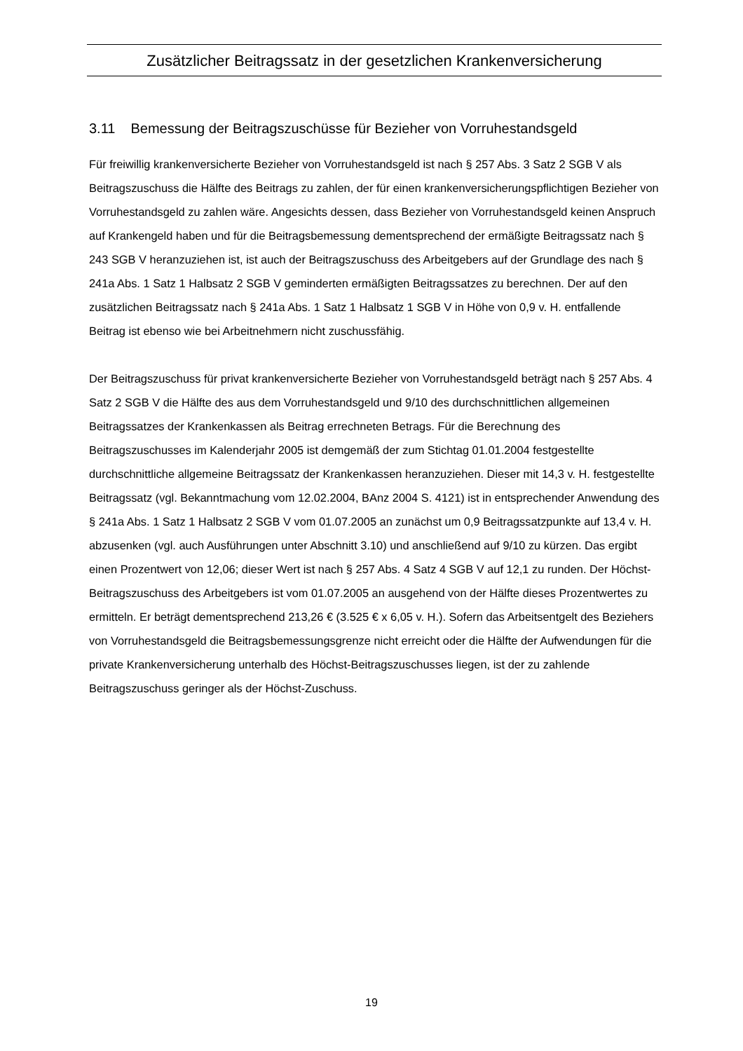Zusätzlicher Beitragssatz in der gesetzlichen Krankenversicherung
3.11 Bemessung der Beitragszuschüsse für Bezieher von Vorruhestandsgeld
Für freiwillig krankenversicherte Bezieher von Vorruhestandsgeld ist nach § 257 Abs. 3 Satz 2 SGB V als Beitragszuschuss die Hälfte des Beitrags zu zahlen, der für einen krankenversicherungspflichtigen Bezieher von Vorruhestandsgeld zu zahlen wäre. Angesichts dessen, dass Bezieher von Vorruhestandsgeld keinen Anspruch auf Krankengeld haben und für die Beitragsbemessung dementsprechend der ermäßigte Beitragssatz nach § 243 SGB V heranzuziehen ist, ist auch der Beitragszuschuss des Arbeitgebers auf der Grundlage des nach § 241a Abs. 1 Satz 1 Halbsatz 2 SGB V geminderten ermäßigten Beitragssatzes zu berechnen. Der auf den zusätzlichen Beitragssatz nach § 241a Abs. 1 Satz 1 Halbsatz 1 SGB V in Höhe von 0,9 v. H. entfallende Beitrag ist ebenso wie bei Arbeitnehmern nicht zuschussfähig.
Der Beitragszuschuss für privat krankenversicherte Bezieher von Vorruhestandsgeld beträgt nach § 257 Abs. 4 Satz 2 SGB V die Hälfte des aus dem Vorruhestandsgeld und 9/10 des durchschnittlichen allgemeinen Beitragssatzes der Krankenkassen als Beitrag errechneten Betrags. Für die Berechnung des Beitragszuschusses im Kalenderjahr 2005 ist demgemäß der zum Stichtag 01.01.2004 festgestellte durchschnittliche allgemeine Beitragssatz der Krankenkassen heranzuziehen. Dieser mit 14,3 v. H. festgestellte Beitragssatz (vgl. Bekanntmachung vom 12.02.2004, BAnz 2004 S. 4121) ist in entsprechender Anwendung des § 241a Abs. 1 Satz 1 Halbsatz 2 SGB V vom 01.07.2005 an zunächst um 0,9 Beitragssatzpunkte auf 13,4 v. H. abzusenken (vgl. auch Ausführungen unter Abschnitt 3.10) und anschließend auf 9/10 zu kürzen. Das ergibt einen Prozentwert von 12,06; dieser Wert ist nach § 257 Abs. 4 Satz 4 SGB V auf 12,1 zu runden. Der Höchst-Beitragszuschuss des Arbeitgebers ist vom 01.07.2005 an ausgehend von der Hälfte dieses Prozentwertes zu ermitteln. Er beträgt dementsprechend 213,26 € (3.525 € x 6,05 v. H.). Sofern das Arbeitsentgelt des Beziehers von Vorruhestandsgeld die Beitragsbemessungsgrenze nicht erreicht oder die Hälfte der Aufwendungen für die private Krankenversicherung unterhalb des Höchst-Beitragszuschusses liegen, ist der zu zahlende Beitragszuschuss geringer als der Höchst-Zuschuss.
19